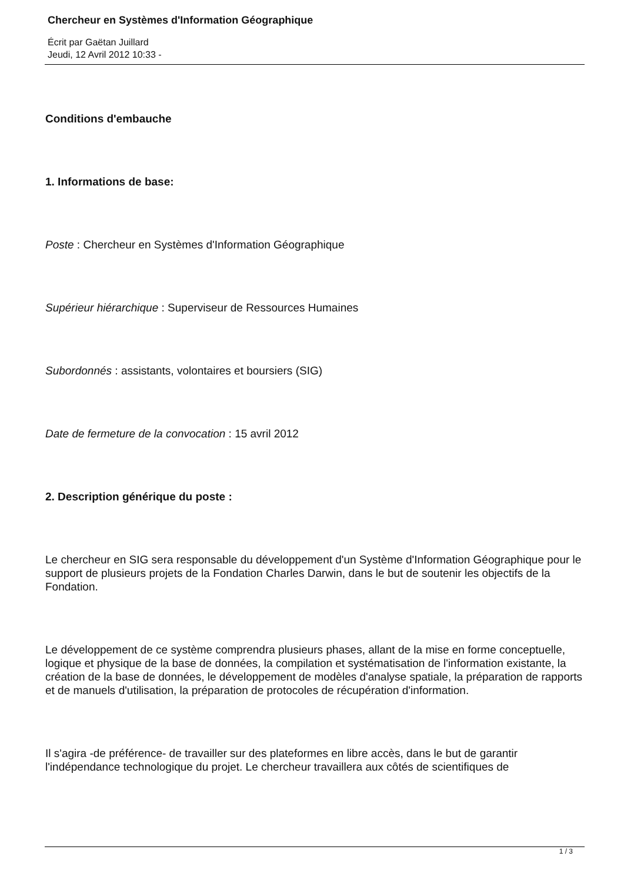Chercheur en Systèmes d'Information Géographique
Écrit par Gaëtan Juillard
Jeudi, 12 Avril 2012 10:33 -
Conditions d'embauche
1. Informations de base:
Poste : Chercheur en Systèmes d'Information Géographique
Supérieur hiérarchique : Superviseur de Ressources Humaines
Subordonnés : assistants, volontaires et boursiers (SIG)
Date de fermeture de la convocation : 15 avril 2012
2. Description générique du poste :
Le chercheur en SIG sera responsable du développement d'un Système d'Information Géographique pour le support de plusieurs projets de la Fondation Charles Darwin, dans le but de soutenir les objectifs de la Fondation.
Le développement de ce système comprendra plusieurs phases, allant de la mise en forme conceptuelle, logique et physique de la base de données, la compilation et systématisation de l'information existante, la création de la base de données, le développement de modèles d'analyse spatiale, la préparation de rapports et de manuels d'utilisation, la préparation de protocoles de récupération d'information.
Il s'agira -de préférence- de travailler sur des plateformes en libre accès, dans le but de garantir l'indépendance technologique du projet. Le chercheur travaillera aux côtés de scientifiques de
1 / 3